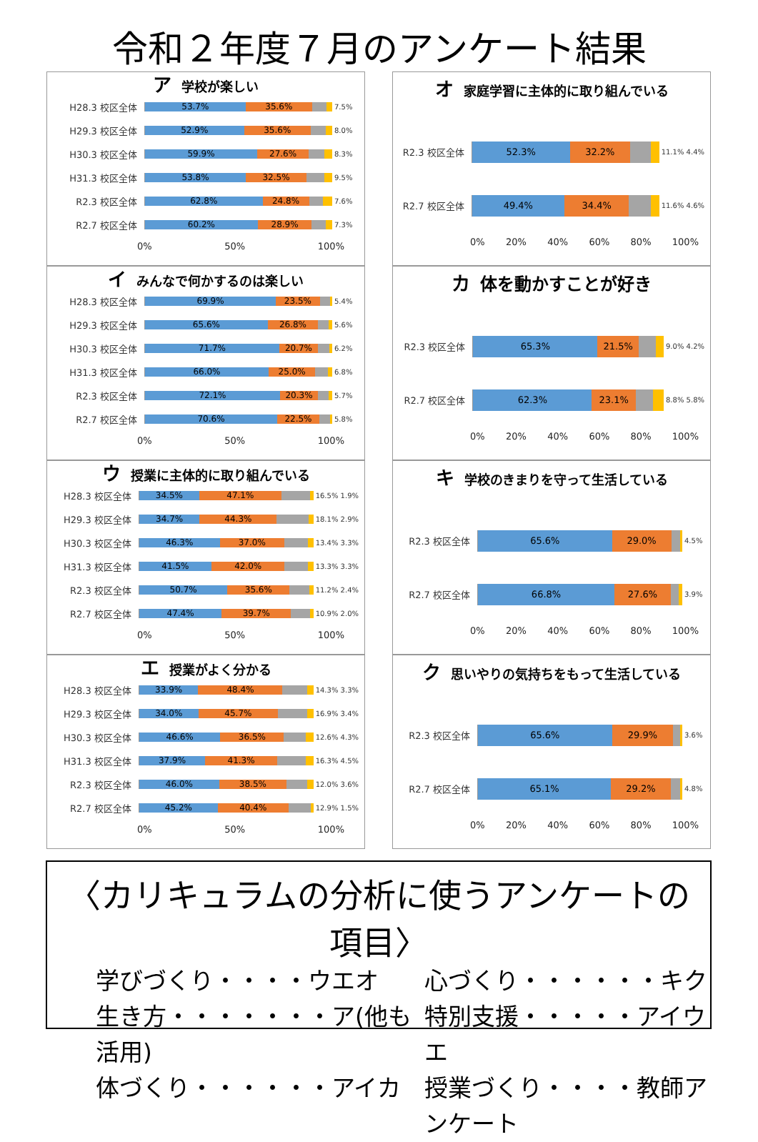令和２年度７月のアンケート結果
ア学校が楽しい
H28.3 校区全体
53.7% 35.6%
7.5%
H29.3 校区全体
52.9% 35.6%
8.0%
H30.3 校区全体
59.9% 27.6%
8.3%
H31.3 校区全体
53.8% 32.5%
9.5%
R2.3 校区全体
62.8% 24.8%
7.6%
R2.7 校区全体
60.2% 28.9%
7.3%
0% 50% 100%
イみんなで何かするのは楽しい
H28.3 校区全体
69.9% 23.5%
5.4%
H29.3 校区全体
65.6% 26.8%
5.6%
H30.3 校区全体
71.7% 20.7%
6.2%
H31.3 校区全体
66.0% 25.0%
6.8%
R2.3 校区全体
72.1% 20.3%
5.7%
R2.7 校区全体
70.6% 22.5%
5.8%
0% 50% 100%
ウ授業に主体的に取り組んでいる
H28.3 校区全体
34.5% 47.1%
16.5% 1.9%
H29.3 校区全体
34.7% 44.3%
18.1% 2.9%
H30.3 校区全体
46.3% 37.0%
13.4% 3.3%
H31.3 校区全体
41.5% 42.0%
13.3% 3.3%
R2.3 校区全体
50.7% 35.6%
11.2% 2.4%
R2.7 校区全体
47.4% 39.7%
10.9% 2.0%
0% 50% 100%
エ授業がよく分かる
H28.3 校区全体
33.9% 48.4%
14.3% 3.3%
H29.3 校区全体
34.0% 45.7%
16.9% 3.4%
H30.3 校区全体
46.6% 36.5%
12.6% 4.3%
H31.3 校区全体
37.9% 41.3%
16.3% 4.5%
R2.3 校区全体
46.0% 38.5%
12.0% 3.6%
R2.7 校区全体
45.2% 40.4%
12.9% 1.5%
0% 50% 100%
オ家庭学習に主体的に取り組んでいる
R2.3 校区全体
52.3% 32.2%
11.1% 4.4%
R2.7 校区全体
49.4% 34.4%
11.6% 4.6%
0% 20% 40% 60% 80% 100%
カ体を動かすことが好き
R2.3 校区全体
65.3% 21.5%
9.0% 4.2%
R2.7 校区全体
62.3% 23.1%
8.8% 5.8%
0% 20% 40% 60% 80% 100%
キ学校のきまりを守って生活している
R2.3 校区全体
65.6% 29.0%
4.5%
R2.7 校区全体
66.8% 27.6%
3.9%
0% 20% 40% 60% 80% 100%
ク思いやりの気持ちをもって生活している
R2.3 校区全体
65.6% 29.9%
3.6%
R2.7 校区全体
65.1% 29.2%
4.8%
0% 20% 40% 60% 80% 100%
〈カリキュラムの分析に使うアンケートの項目〉
学びづくり・・・・ウエオ
心づくり・・・・・・キク
生き方・・・・・・・ア(他も活用)
特別支援・・・・・アイウエ
体づくり・・・・・・アイカ
授業づくり・・・・教師アンケート